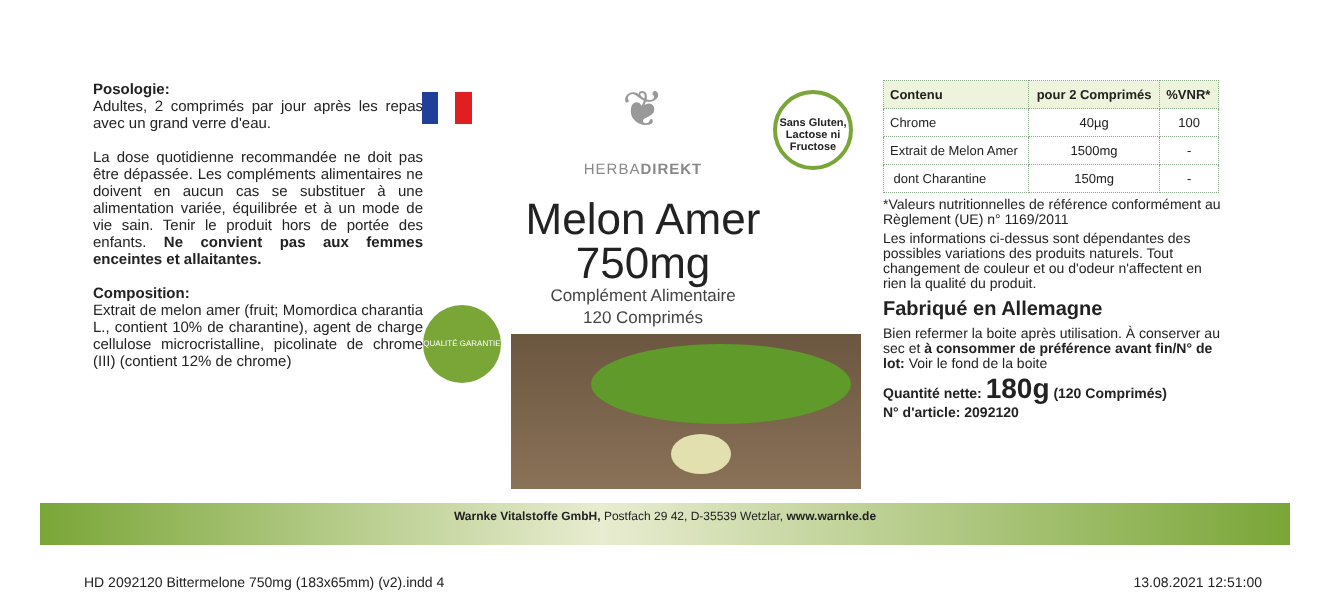Posologie:
Adultes, 2 comprimés par jour après les repas avec un grand verre d'eau.
La dose quotidienne recommandée ne doit pas être dépassée. Les compléments alimentaires ne doivent en aucun cas se substituer à une alimentation variée, équilibrée et à un mode de vie sain. Tenir le produit hors de portée des enfants. Ne convient pas aux femmes enceintes et allaitantes.
Composition:
Extrait de melon amer (fruit; Momordica charantia L., contient 10% de charantine), agent de charge cellulose microcristalline, picolinate de chrome (III) (contient 12% de chrome)
Sans Gluten, Lactose ni Fructose
QUALITÉ GARANTIE
❦
HERBADIREKT
Melon Amer
750mg
Complément Alimentaire
120 Comprimés
| Contenu | pour 2 Comprimés | %VNR* |
| --- | --- | --- |
| Chrome | 40µg | 100 |
| Extrait de Melon Amer | 1500mg | - |
| dont Charantine | 150mg | - |
*Valeurs nutritionnelles de référence conformément au Règlement (UE) n° 1169/2011
Les informations ci-dessus sont dépendantes des possibles variations des produits naturels. Tout changement de couleur et ou d'odeur n'affectent en rien la qualité du produit.
Fabriqué en Allemagne
Bien refermer la boite après utilisation. À conserver au sec et à consommer de préférence avant fin/N° de lot: Voir le fond de la boite
Quantité nette: 180g (120 Comprimés)
N° d'article: 2092120
Warnke Vitalstoffe GmbH, Postfach 29 42, D-35539 Wetzlar, www.warnke.de
HD 2092120 Bittermelone 750mg (183x65mm) (v2).indd 4 13.08.2021 12:51:00